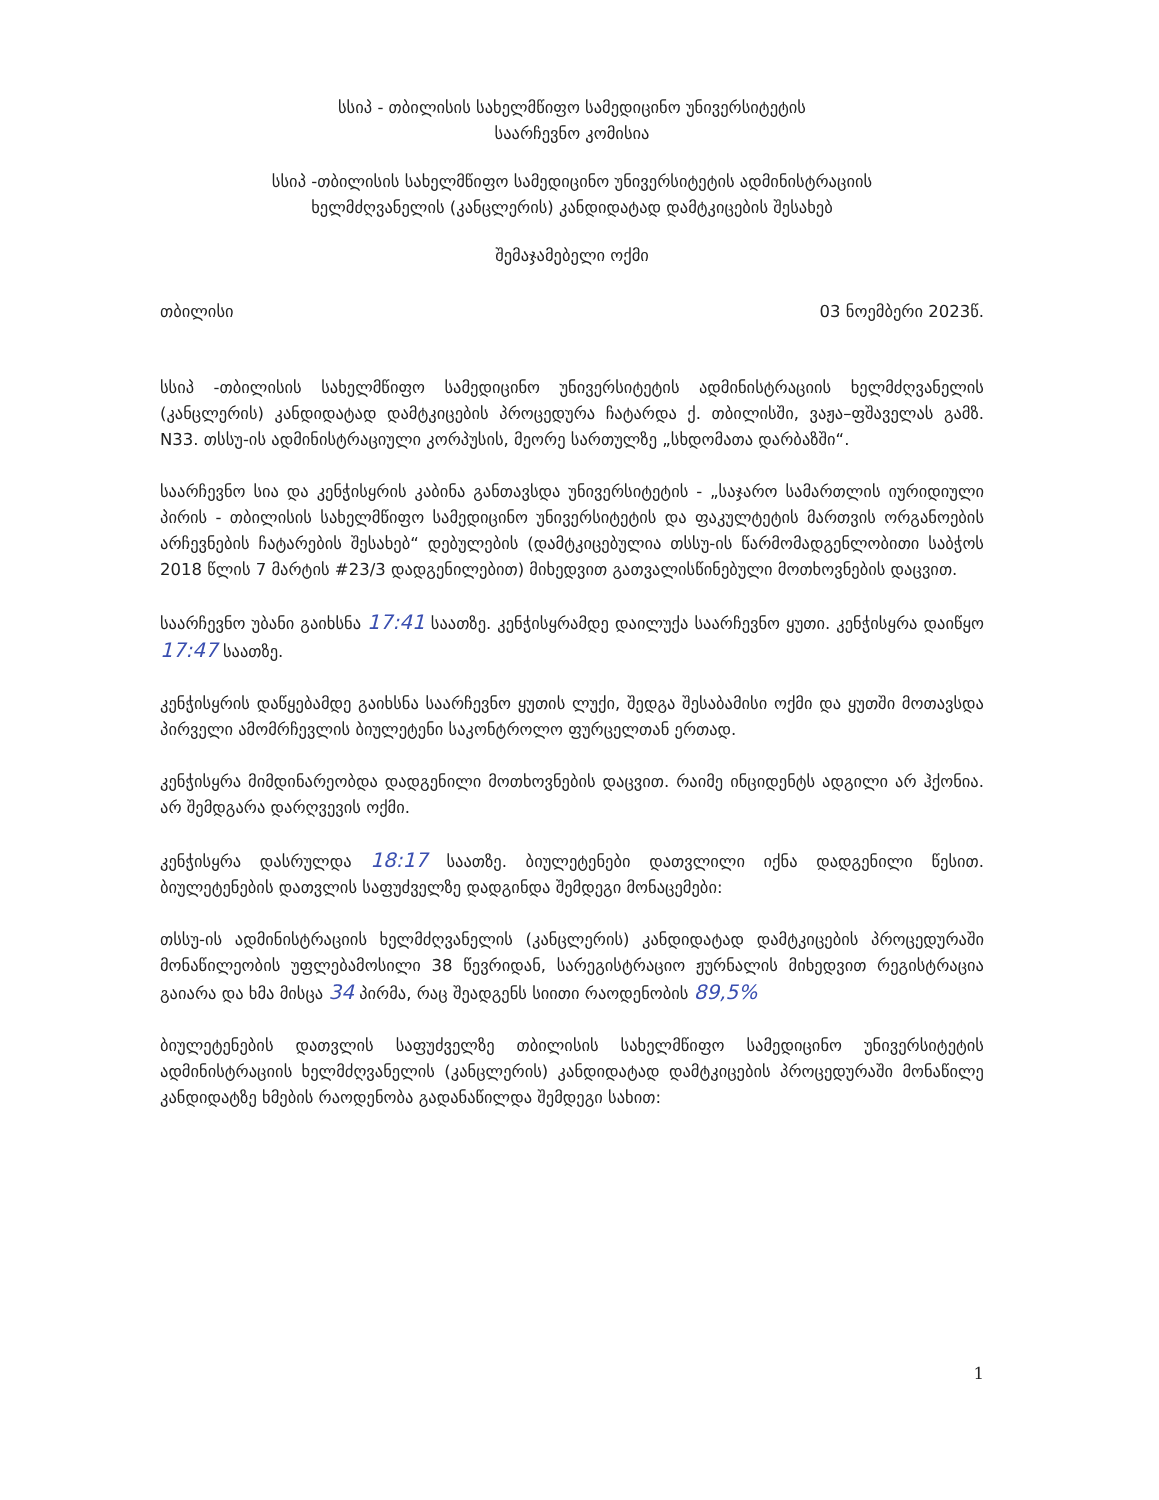სსიპ - თბილისის სახელმწიფო სამედიცინო უნივერსიტეტის
საარჩევნო კომისია
სსიპ -თბილისის სახელმწიფო სამედიცინო უნივერსიტეტის ადმინისტრაციის
ხელმძღვანელის (კანცლერის) კანდიდატად დამტკიცების შესახებ
შემაჯამებელი ოქმი
თბილისი 03 ნოემბერი 2023წ.
სსიპ -თბილისის სახელმწიფო სამედიცინო უნივერსიტეტის ადმინისტრაციის ხელმძღვანელის (კანცლერის) კანდიდატად დამტკიცების პროცედურა ჩატარდა ქ. თბილისში, ვაჟა–ფშაველას გამზ. N33. თსსუ-ის ადმინისტრაციული კორპუსის, მეორე სართულზე „სხდომათა დარბაზში“.
საარჩევნო სია და კენჭისყრის კაბინა განთავსდა უნივერსიტეტის - „საჯარო სამართლის იურიდიული პირის - თბილისის სახელმწიფო სამედიცინო უნივერსიტეტის და ფაკულტეტის მართვის ორგანოების არჩევნების ჩატარების შესახებ“ დებულების (დამტკიცებულია თსსუ-ის წარმომადგენლობითი საბჭოს 2018 წლის 7 მარტის #23/3 დადგენილებით) მიხედვით გათვალისწინებული მოთხოვნების დაცვით.
საარჩევნო უბანი გაიხსნა 17:41 საათზე. კენჭისყრამდე დაილუქა საარჩევნო ყუთი. კენჭისყრა დაიწყო 17:47 საათზე.
კენჭისყრის დაწყებამდე გაიხსნა საარჩევნო ყუთის ლუქი, შედგა შესაბამისი ოქმი და ყუთში მოთავსდა პირველი ამომრჩევლის ბიულეტენი საკონტროლო ფურცელთან ერთად.
კენჭისყრა მიმდინარეობდა დადგენილი მოთხოვნების დაცვით. რაიმე ინციდენტს ადგილი არ ჰქონია. არ შემდგარა დარღვევის ოქმი.
კენჭისყრა დასრულდა 18:17 საათზე. ბიულეტენები დათვლილი იქნა დადგენილი წესით. ბიულეტენების დათვლის საფუძველზე დადგინდა შემდეგი მონაცემები:
თსსუ-ის ადმინისტრაციის ხელმძღვანელის (კანცლერის) კანდიდატად დამტკიცების პროცედურაში მონაწილეობის უფლებამოსილი 38 წევრიდან, სარეგისტრაციო ჟურნალის მიხედვით რეგისტრაცია გაიარა და ხმა მისცა 34 პირმა, რაც შეადგენს სიითი რაოდენობის 89,5%
ბიულეტენების დათვლის საფუძველზე თბილისის სახელმწიფო სამედიცინო უნივერსიტეტის ადმინისტრაციის ხელმძღვანელის (კანცლერის) კანდიდატად დამტკიცების პროცედურაში მონაწილე კანდიდატზე ხმების რაოდენობა გადანაწილდა შემდეგი სახით:
1